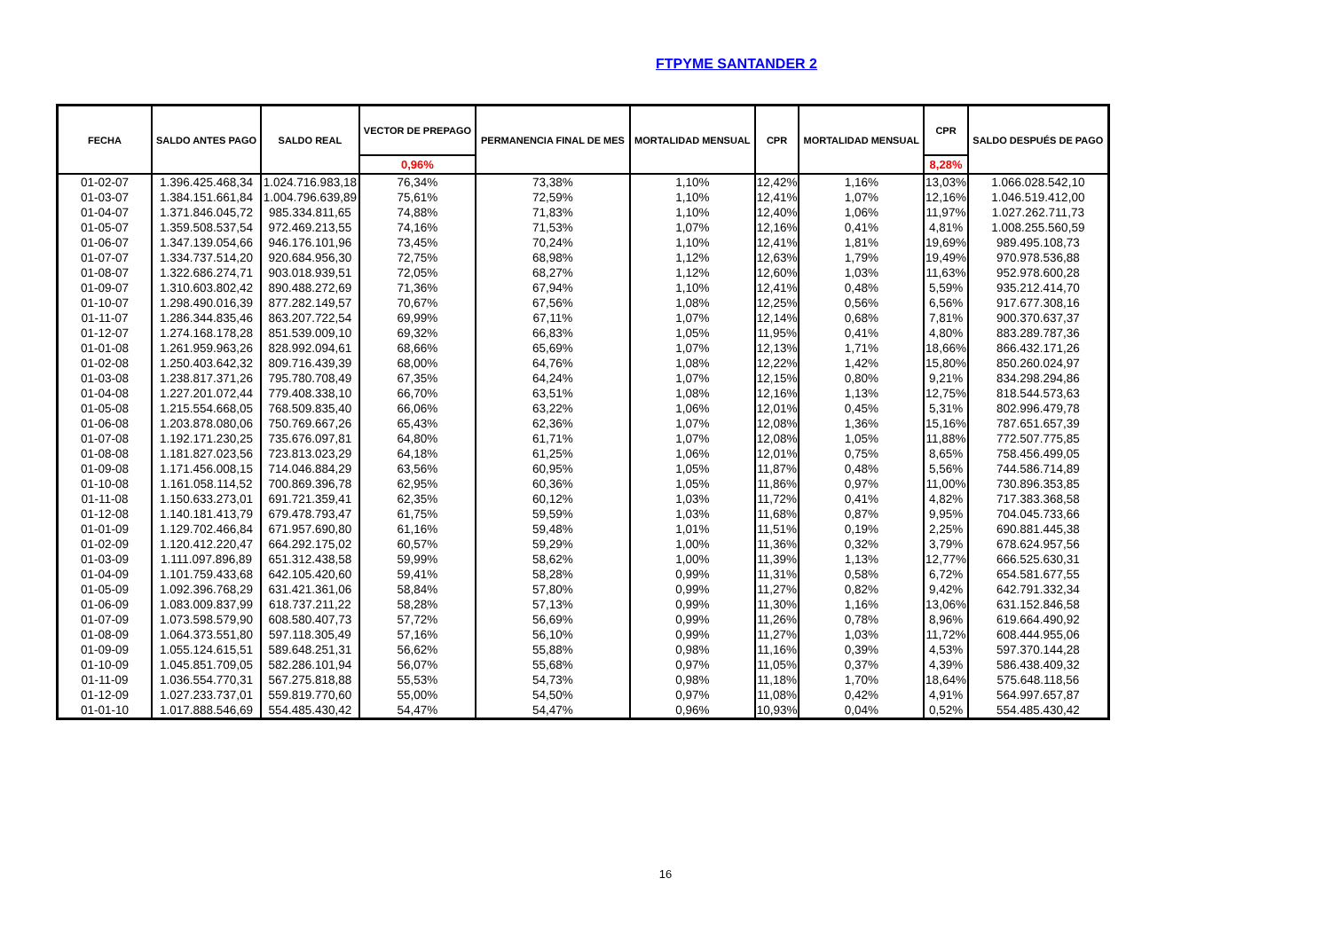FTPYME SANTANDER 2
| FECHA | SALDO ANTES PAGO | SALDO REAL | VECTOR DE PREPAGO | PERMANENCIA FINAL DE MES | MORTALIDAD MENSUAL | CPR | MORTALIDAD MENSUAL | CPR | SALDO DESPUÉS DE PAGO |
| --- | --- | --- | --- | --- | --- | --- | --- | --- | --- |
| | | | 0,96% | | | | | 8,28% | |
| 01-02-07 | 1.396.425.468,34 | 1.024.716.983,18 | 76,34% | 73,38% | 1,10% | 12,42% | 1,16% | 13,03% | 1.066.028.542,10 |
| 01-03-07 | 1.384.151.661,84 | 1.004.796.639,89 | 75,61% | 72,59% | 1,10% | 12,41% | 1,07% | 12,16% | 1.046.519.412,00 |
| 01-04-07 | 1.371.846.045,72 | 985.334.811,65 | 74,88% | 71,83% | 1,10% | 12,40% | 1,06% | 11,97% | 1.027.262.711,73 |
| 01-05-07 | 1.359.508.537,54 | 972.469.213,55 | 74,16% | 71,53% | 1,07% | 12,16% | 0,41% | 4,81% | 1.008.255.560,59 |
| 01-06-07 | 1.347.139.054,66 | 946.176.101,96 | 73,45% | 70,24% | 1,10% | 12,41% | 1,81% | 19,69% | 989.495.108,73 |
| 01-07-07 | 1.334.737.514,20 | 920.684.956,30 | 72,75% | 68,98% | 1,12% | 12,63% | 1,79% | 19,49% | 970.978.536,88 |
| 01-08-07 | 1.322.686.274,71 | 903.018.939,51 | 72,05% | 68,27% | 1,12% | 12,60% | 1,03% | 11,63% | 952.978.600,28 |
| 01-09-07 | 1.310.603.802,42 | 890.488.272,69 | 71,36% | 67,94% | 1,10% | 12,41% | 0,48% | 5,59% | 935.212.414,70 |
| 01-10-07 | 1.298.490.016,39 | 877.282.149,57 | 70,67% | 67,56% | 1,08% | 12,25% | 0,56% | 6,56% | 917.677.308,16 |
| 01-11-07 | 1.286.344.835,46 | 863.207.722,54 | 69,99% | 67,11% | 1,07% | 12,14% | 0,68% | 7,81% | 900.370.637,37 |
| 01-12-07 | 1.274.168.178,28 | 851.539.009,10 | 69,32% | 66,83% | 1,05% | 11,95% | 0,41% | 4,80% | 883.289.787,36 |
| 01-01-08 | 1.261.959.963,26 | 828.992.094,61 | 68,66% | 65,69% | 1,07% | 12,13% | 1,71% | 18,66% | 866.432.171,26 |
| 01-02-08 | 1.250.403.642,32 | 809.716.439,39 | 68,00% | 64,76% | 1,08% | 12,22% | 1,42% | 15,80% | 850.260.024,97 |
| 01-03-08 | 1.238.817.371,26 | 795.780.708,49 | 67,35% | 64,24% | 1,07% | 12,15% | 0,80% | 9,21% | 834.298.294,86 |
| 01-04-08 | 1.227.201.072,44 | 779.408.338,10 | 66,70% | 63,51% | 1,08% | 12,16% | 1,13% | 12,75% | 818.544.573,63 |
| 01-05-08 | 1.215.554.668,05 | 768.509.835,40 | 66,06% | 63,22% | 1,06% | 12,01% | 0,45% | 5,31% | 802.996.479,78 |
| 01-06-08 | 1.203.878.080,06 | 750.769.667,26 | 65,43% | 62,36% | 1,07% | 12,08% | 1,36% | 15,16% | 787.651.657,39 |
| 01-07-08 | 1.192.171.230,25 | 735.676.097,81 | 64,80% | 61,71% | 1,07% | 12,08% | 1,05% | 11,88% | 772.507.775,85 |
| 01-08-08 | 1.181.827.023,56 | 723.813.023,29 | 64,18% | 61,25% | 1,06% | 12,01% | 0,75% | 8,65% | 758.456.499,05 |
| 01-09-08 | 1.171.456.008,15 | 714.046.884,29 | 63,56% | 60,95% | 1,05% | 11,87% | 0,48% | 5,56% | 744.586.714,89 |
| 01-10-08 | 1.161.058.114,52 | 700.869.396,78 | 62,95% | 60,36% | 1,05% | 11,86% | 0,97% | 11,00% | 730.896.353,85 |
| 01-11-08 | 1.150.633.273,01 | 691.721.359,41 | 62,35% | 60,12% | 1,03% | 11,72% | 0,41% | 4,82% | 717.383.368,58 |
| 01-12-08 | 1.140.181.413,79 | 679.478.793,47 | 61,75% | 59,59% | 1,03% | 11,68% | 0,87% | 9,95% | 704.045.733,66 |
| 01-01-09 | 1.129.702.466,84 | 671.957.690,80 | 61,16% | 59,48% | 1,01% | 11,51% | 0,19% | 2,25% | 690.881.445,38 |
| 01-02-09 | 1.120.412.220,47 | 664.292.175,02 | 60,57% | 59,29% | 1,00% | 11,36% | 0,32% | 3,79% | 678.624.957,56 |
| 01-03-09 | 1.111.097.896,89 | 651.312.438,58 | 59,99% | 58,62% | 1,00% | 11,39% | 1,13% | 12,77% | 666.525.630,31 |
| 01-04-09 | 1.101.759.433,68 | 642.105.420,60 | 59,41% | 58,28% | 0,99% | 11,31% | 0,58% | 6,72% | 654.581.677,55 |
| 01-05-09 | 1.092.396.768,29 | 631.421.361,06 | 58,84% | 57,80% | 0,99% | 11,27% | 0,82% | 9,42% | 642.791.332,34 |
| 01-06-09 | 1.083.009.837,99 | 618.737.211,22 | 58,28% | 57,13% | 0,99% | 11,30% | 1,16% | 13,06% | 631.152.846,58 |
| 01-07-09 | 1.073.598.579,90 | 608.580.407,73 | 57,72% | 56,69% | 0,99% | 11,26% | 0,78% | 8,96% | 619.664.490,92 |
| 01-08-09 | 1.064.373.551,80 | 597.118.305,49 | 57,16% | 56,10% | 0,99% | 11,27% | 1,03% | 11,72% | 608.444.955,06 |
| 01-09-09 | 1.055.124.615,51 | 589.648.251,31 | 56,62% | 55,88% | 0,98% | 11,16% | 0,39% | 4,53% | 597.370.144,28 |
| 01-10-09 | 1.045.851.709,05 | 582.286.101,94 | 56,07% | 55,68% | 0,97% | 11,05% | 0,37% | 4,39% | 586.438.409,32 |
| 01-11-09 | 1.036.554.770,31 | 567.275.818,88 | 55,53% | 54,73% | 0,98% | 11,18% | 1,70% | 18,64% | 575.648.118,56 |
| 01-12-09 | 1.027.233.737,01 | 559.819.770,60 | 55,00% | 54,50% | 0,97% | 11,08% | 0,42% | 4,91% | 564.997.657,87 |
| 01-01-10 | 1.017.888.546,69 | 554.485.430,42 | 54,47% | 54,47% | 0,96% | 10,93% | 0,04% | 0,52% | 554.485.430,42 |
16